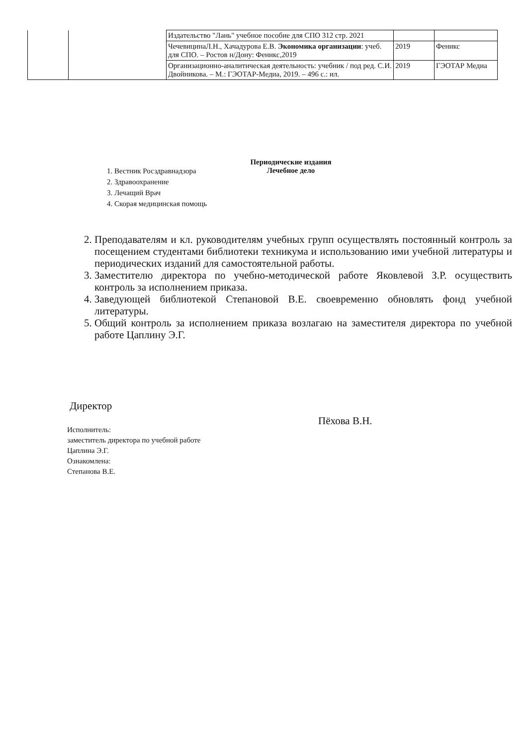| | | Издательство "Лань" учебное пособие для СПО 312 стр. 2021 | | |
| | | ЧечевицинаЛ.Н., Хачадурова Е.В. Экономика организации : учеб. для СПО. – Ростов н/Дону: Феникс,2019 | 2019 | Феникс |
| | | Организационно-аналитическая деятельность: учебник / под ред. С.И. Двойникова. – М.: ГЭОТАР-Медиа, 2019. – 496 с.: ил. | 2019 | ГЭОТАР Медиа |
Периодические издания
Лечебное дело
1. Вестник Росздравнадзора
2. Здравоохранение
3. Лечащий Врач
4. Скорая медицинская помощь
2. Преподавателям и кл. руководителям учебных групп осуществлять постоянный контроль за посещением студентами библиотеки техникума и использованию ими учебной литературы и периодических изданий для самостоятельной работы.
3. Заместителю директора по учебно-методической работе Яковлевой З.Р. осуществить контроль за исполнением приказа.
4. Заведующей библиотекой Степановой В.Е. своевременно обновлять фонд учебной литературы.
5. Общий контроль за исполнением приказа возлагаю на заместителя директора по учебной работе Цаплину Э.Г.
Директор
Пёхова В.Н.
Исполнитель:
заместитель директора по учебной работе
Цаплина Э.Г.
Ознакомлена:
Степанова В.Е.